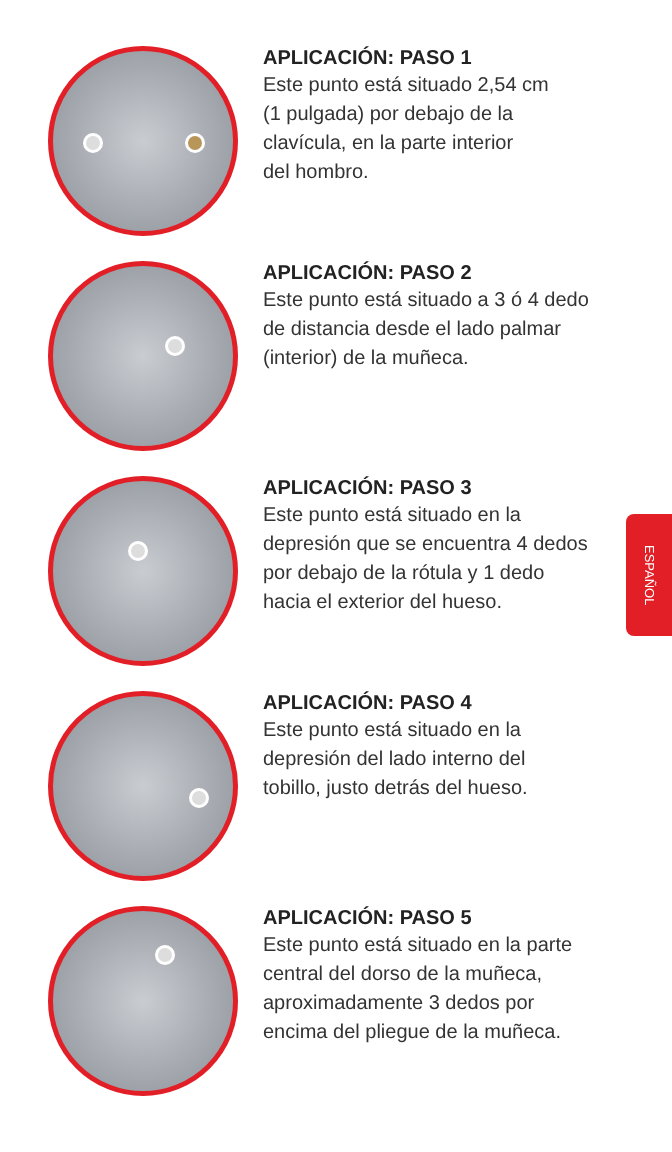APLICACIÓN: PASO 1
Este punto está situado 2,54 cm
(1 pulgada) por debajo de la
clavícula, en la parte interior
del hombro.
APLICACIÓN: PASO 2
Este punto está situado a 3 ó 4 dedo
de distancia desde el lado palmar
(interior) de la muñeca.
APLICACIÓN: PASO 3
Este punto está situado en la
depresión que se encuentra 4 dedos
por debajo de la rótula y 1 dedo
hacia el exterior del hueso.
APLICACIÓN: PASO 4
Este punto está situado en la
depresión del lado interno del
tobillo, justo detrás del hueso.
APLICACIÓN: PASO 5
Este punto está situado en la parte
central del dorso de la muñeca,
aproximadamente 3 dedos por
encima del pliegue de la muñeca.
ESPAÑOL